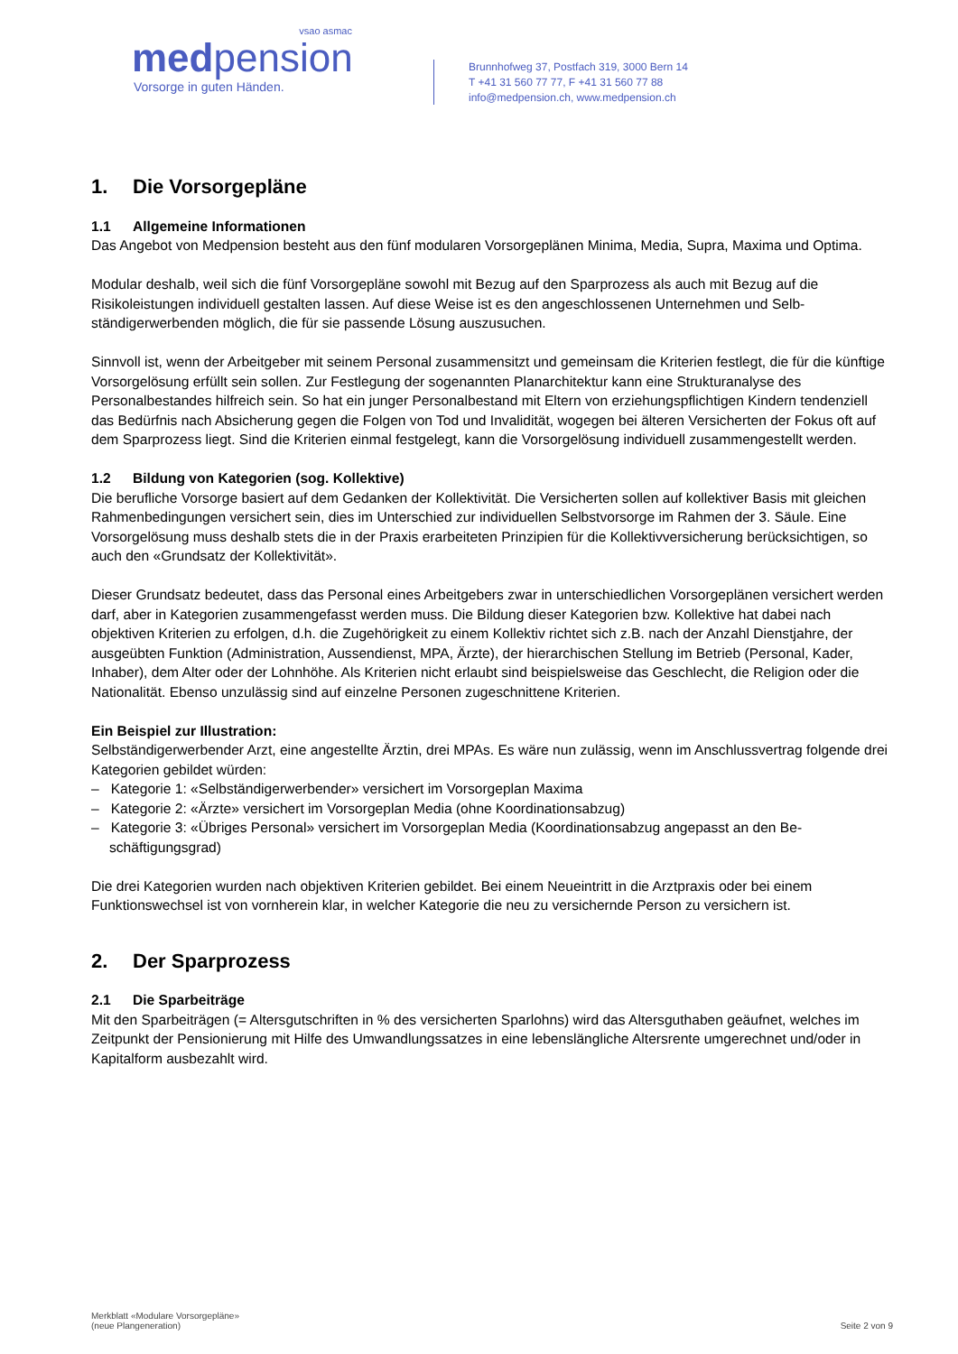vsao asmac
medpension
Vorsorge in guten Händen.
Brunnhofweg 37, Postfach 319, 3000 Bern 14
T +41 31 560 77 77, F +41 31 560 77 88
info@medpension.ch, www.medpension.ch
1. Die Vorsorgepläne
1.1 Allgemeine Informationen
Das Angebot von Medpension besteht aus den fünf modularen Vorsorgeplänen Minima, Media, Supra, Maxima und Optima.
Modular deshalb, weil sich die fünf Vorsorgepläne sowohl mit Bezug auf den Sparprozess als auch mit Bezug auf die Risikoleistungen individuell gestalten lassen. Auf diese Weise ist es den angeschlossenen Unternehmen und Selb­ständigerwerbenden möglich, die für sie passende Lösung auszusuchen.
Sinnvoll ist, wenn der Arbeitgeber mit seinem Personal zusammensitzt und gemeinsam die Kriterien festlegt, die für die künftige Vorsorgelösung erfüllt sein sollen. Zur Festlegung der sogenannten Planarchitektur kann eine Struktur­analyse des Personalbestandes hilfreich sein. So hat ein junger Personalbestand mit Eltern von erziehungspflichtigen Kindern tendenziell das Bedürfnis nach Absicherung gegen die Folgen von Tod und Invalidität, wogegen bei älteren Versicherten der Fokus oft auf dem Sparprozess liegt. Sind die Kriterien einmal festgelegt, kann die Vorsorgelösung individuell zusammengestellt werden.
1.2 Bildung von Kategorien (sog. Kollektive)
Die berufliche Vorsorge basiert auf dem Gedanken der Kollektivität. Die Versicherten sollen auf kollektiver Basis mit gleichen Rahmenbedingungen versichert sein, dies im Unterschied zur individuellen Selbstvorsorge im Rahmen der 3. Säule. Eine Vorsorgelösung muss deshalb stets die in der Praxis erarbeiteten Prinzipien für die Kollektivversiche­rung berücksichtigen, so auch den «Grundsatz der Kollektivität».
Dieser Grundsatz bedeutet, dass das Personal eines Arbeitgebers zwar in unterschiedlichen Vorsorgeplänen versi­chert werden darf, aber in Kategorien zusammengefasst werden muss. Die Bildung dieser Kategorien bzw. Kollektive hat dabei nach objektiven Kriterien zu erfolgen, d.h. die Zugehörigkeit zu einem Kollektiv richtet sich z.B. nach der Anzahl Dienstjahre, der ausgeübten Funktion (Administration, Aussendienst, MPA, Ärzte), der hierarchischen Stellung im Betrieb (Personal, Kader, Inhaber), dem Alter oder der Lohnhöhe. Als Kriterien nicht erlaubt sind beispielsweise das Geschlecht, die Religion oder die Nationalität. Ebenso unzulässig sind auf einzelne Personen zugeschnittene Kri­terien.
Ein Beispiel zur Illustration:
Selbständigerwerbender Arzt, eine angestellte Ärztin, drei MPAs. Es wäre nun zulässig, wenn im Anschlussvertrag folgende drei Kategorien gebildet würden:
– Kategorie 1: «Selbständigerwerbender» versichert im Vorsorgeplan Maxima
– Kategorie 2: «Ärzte» versichert im Vorsorgeplan Media (ohne Koordinationsabzug)
– Kategorie 3: «Übriges Personal» versichert im Vorsorgeplan Media (Koordinationsabzug angepasst an den Be­schäftigungsgrad)
Die drei Kategorien wurden nach objektiven Kriterien gebildet. Bei einem Neueintritt in die Arztpraxis oder bei einem Funktionswechsel ist von vornherein klar, in welcher Kategorie die neu zu versichernde Person zu versichern ist.
2. Der Sparprozess
2.1 Die Sparbeiträge
Mit den Sparbeiträgen (= Altersgutschriften in % des versicherten Sparlohns) wird das Altersguthaben geäufnet, wel­ches im Zeitpunkt der Pensionierung mit Hilfe des Umwandlungssatzes in eine lebenslängliche Altersrente umgerech­net und/oder in Kapitalform ausbezahlt wird.
Merkblatt «Modulare Vorsorgepläne»
(neue Plangeneration)
Seite 2 von 9